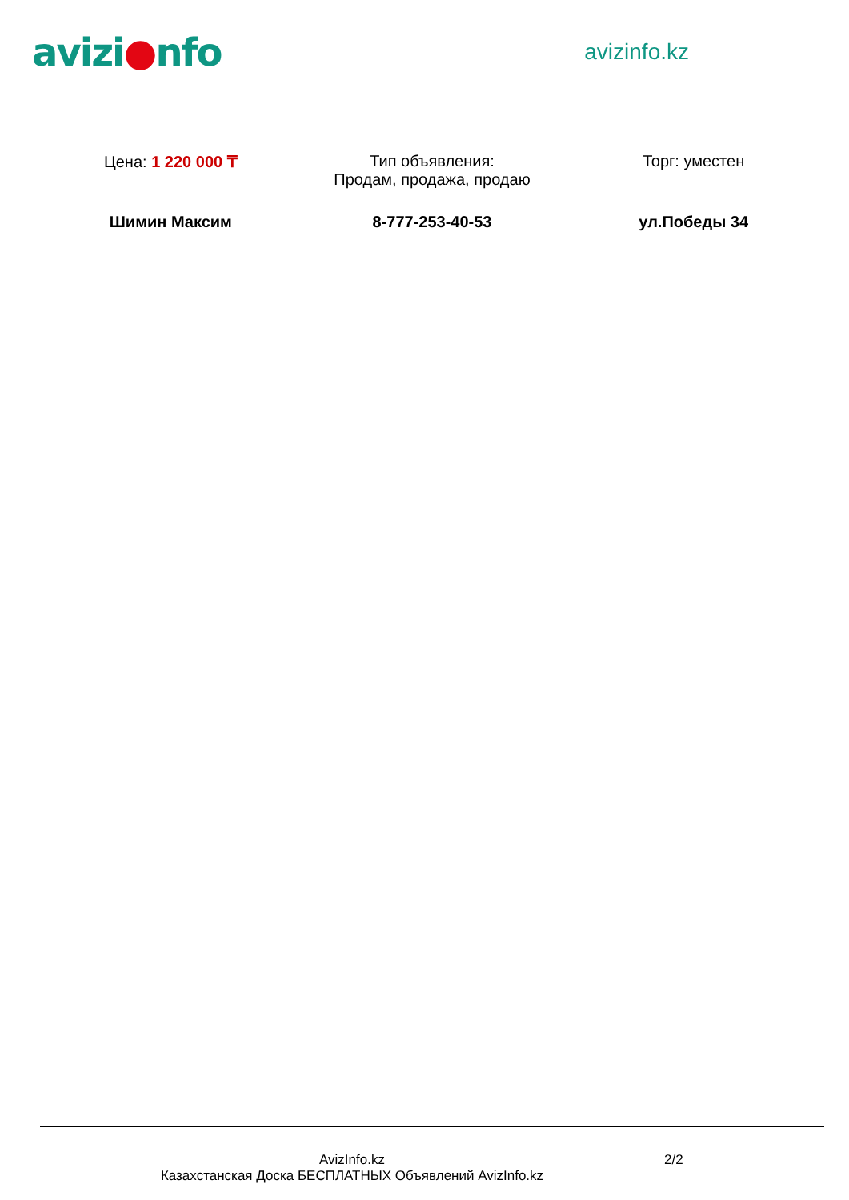avizi●nfo
avizinfo.kz
| Цена: 1 220 000 ₸ | Тип объявления: Продам, продажа, продаю | Торг: уместен |
| Шимин Максим | 8-777-253-40-53 | ул.Победы 34 |
AvizInfo.kz
Казахстанская Доска БЕСПЛАТНЫХ Объявлений AvizInfo.kz
2/2